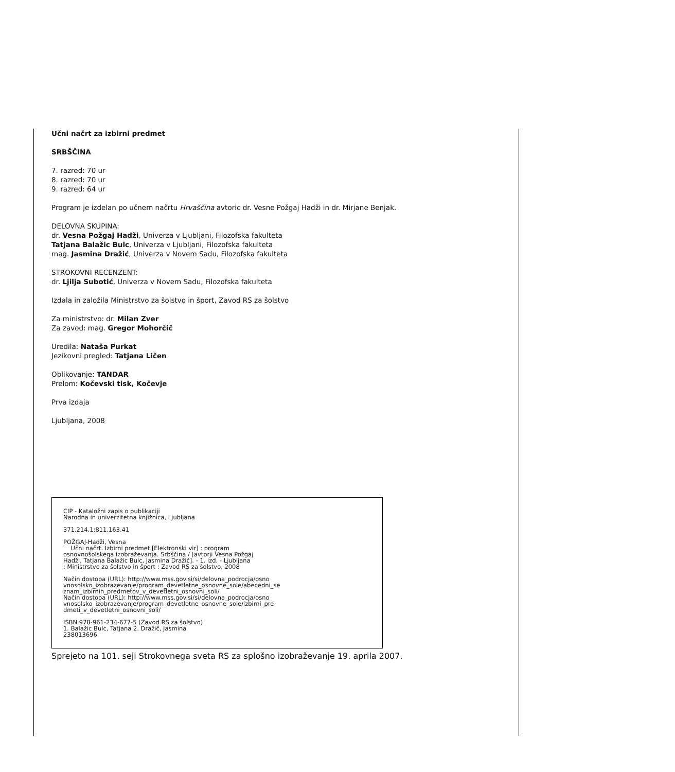Učni načrt za izbirni predmet
SRBŠČINA
7. razred: 70 ur
8. razred: 70 ur
9. razred: 64 ur
Program je izdelan po učnem načrtu Hrvaščina avtoric dr. Vesne Požgaj Hadži in dr. Mirjane Benjak.
DELOVNA SKUPINA:
dr. Vesna Požgaj Hadži, Univerza v Ljubljani, Filozofska fakulteta
Tatjana Balažic Bulc, Univerza v Ljubljani, Filozofska fakulteta
mag. Jasmina Dražić, Univerza v Novem Sadu, Filozofska fakulteta
STROKOVNI RECENZENT:
dr. Ljilja Subotić, Univerza v Novem Sadu, Filozofska fakulteta
Izdala in založila Ministrstvo za šolstvo in šport, Zavod RS za šolstvo
Za ministrstvo: dr. Milan Zver
Za zavod: mag. Gregor Mohorčič
Uredila: Nataša Purkat
Jezikovni pregled: Tatjana Ličen
Oblikovanje: TANDAR
Prelom: Kočevski tisk, Kočevje
Prva izdaja
Ljubljana, 2008
CIP - Kataložni zapis o publikaciji
Narodna in univerzitetna knjižnica, Ljubljana
371.214.1:811.163.41
POŽGAJ-Hadži, Vesna
Učni načrt. Izbirni predmet [Elektronski vir] : program
osnovnošolskega izobraževanja. Srbščina / [avtorji Vesna Požgaj
Hadži, Tatjana Balažic Bulc, Jasmina Dražič]. - 1. izd. - Ljubljana
: Ministrstvo za šolstvo in šport : Zavod RS za šolstvo, 2008
Način dostopa (URL): http://www.mss.gov.si/si/delovna_podrocja/osno
vnosolsko_izobrazevanje/program_devetletne_osnovne_sole/abecedni_se
znam_izbirnih_predmetov_v_devetletni_osnovni_soli/
Način dostopa (URL): http://www.mss.gov.si/si/delovna_podrocja/osno
vnosolsko_izobrazevanje/program_devetletne_osnovne_sole/izbirni_pre
dmeti_v_devetletni_osnovni_soli/
ISBN 978-961-234-677-5 (Zavod RS za šolstvo)
1. Balažic Bulc, Tatjana 2. Dražič, Jasmina
238013696
Sprejeto na 101. seji Strokovnega sveta RS za splošno izobraževanje 19. aprila 2007.